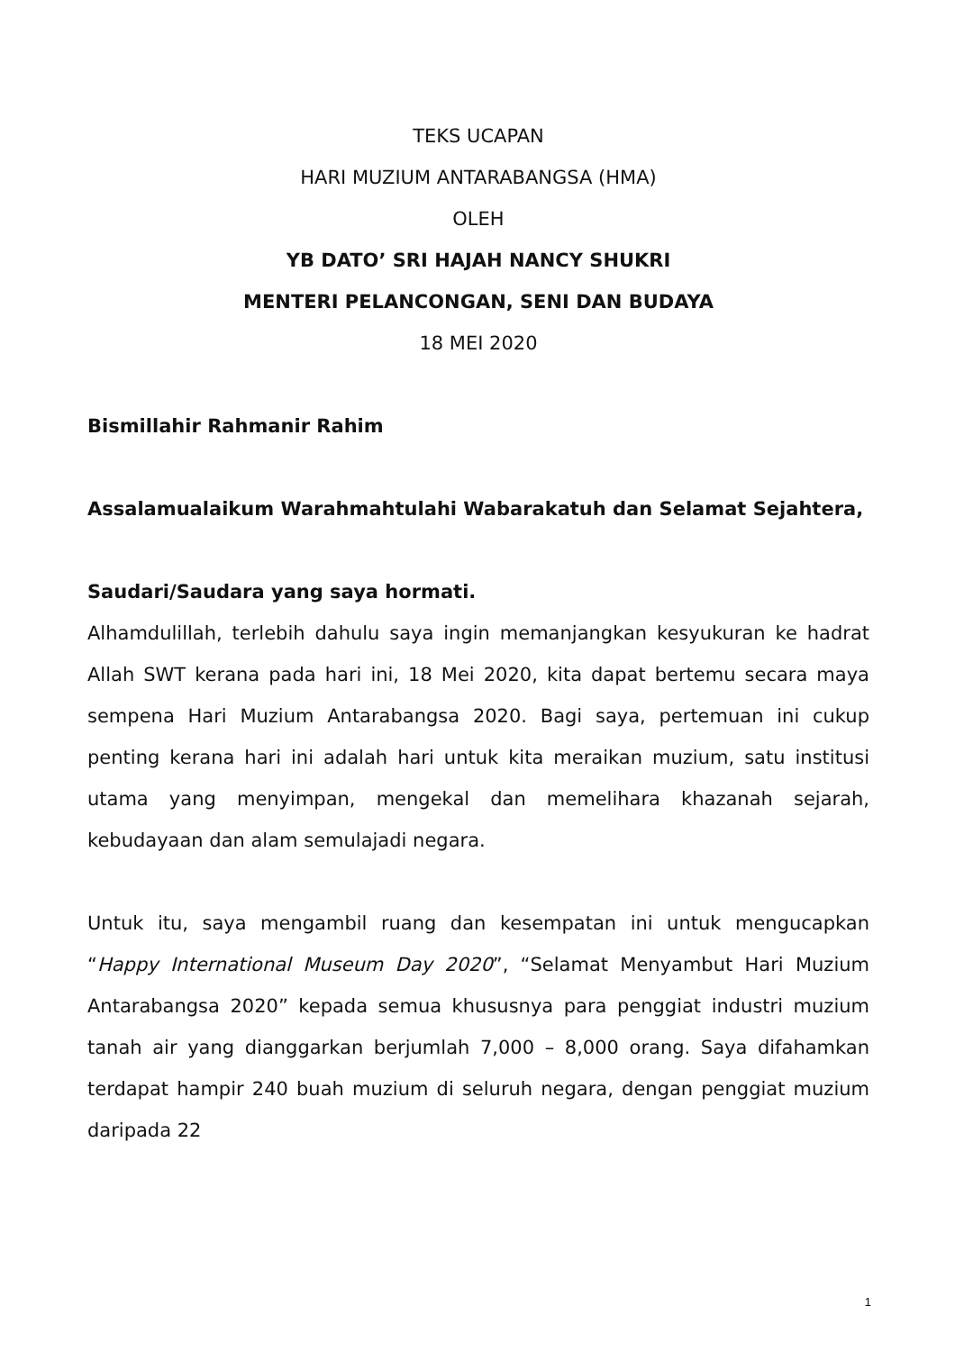TEKS UCAPAN
HARI MUZIUM ANTARABANGSA (HMA)
OLEH
YB DATO’ SRI HAJAH NANCY SHUKRI
MENTERI PELANCONGAN, SENI DAN BUDAYA
18 MEI 2020
Bismillahir Rahmanir Rahim
Assalamualaikum Warahmahtulahi Wabarakatuh dan Selamat Sejahtera,
Saudari/Saudara yang saya hormati.
Alhamdulillah, terlebih dahulu saya ingin memanjangkan kesyukuran ke hadrat Allah SWT kerana pada hari ini, 18 Mei 2020, kita dapat bertemu secara maya sempena Hari Muzium Antarabangsa 2020. Bagi saya, pertemuan ini cukup penting kerana hari ini adalah hari untuk kita meraikan muzium, satu institusi utama yang menyimpan, mengekal dan memelihara khazanah sejarah, kebudayaan dan alam semulajadi negara.
Untuk itu, saya mengambil ruang dan kesempatan ini untuk mengucapkan “Happy International Museum Day 2020”, “Selamat Menyambut Hari Muzium Antarabangsa 2020” kepada semua khususnya para penggiat industri muzium tanah air yang dianggarkan berjumlah 7,000 – 8,000 orang. Saya difahamkan terdapat hampir 240 buah muzium di seluruh negara, dengan penggiat muzium daripada 22
1